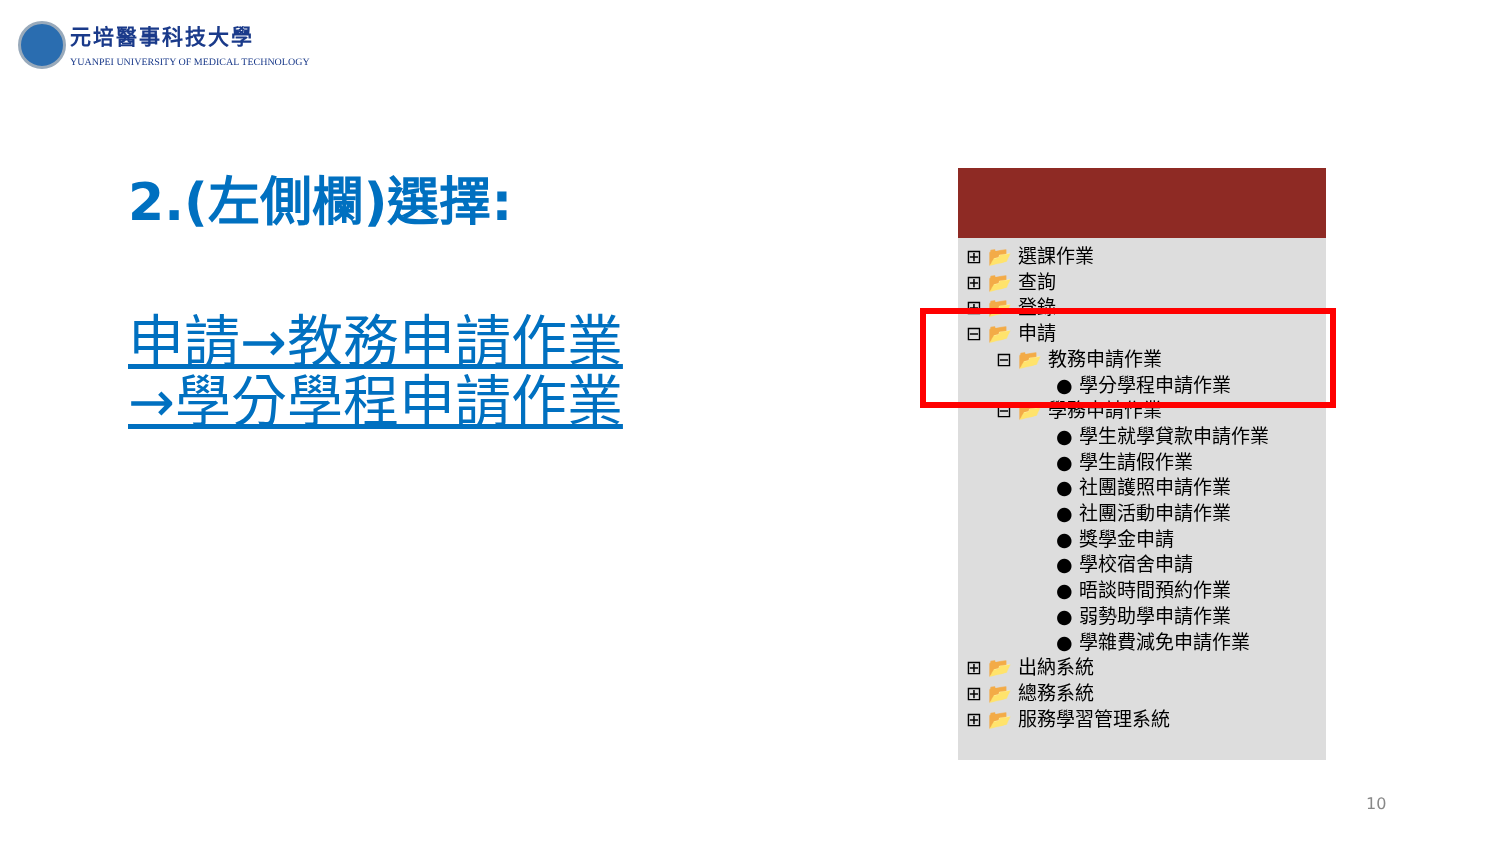元培醫事科技大學
YUANPEI UNIVERSITY OF MEDICAL TECHNOLOGY
2.(左側欄)選擇:
申請→教務申請作業
→學分學程申請作業
⊞ 📂 選課作業
⊞ 📂 查詢
⊞ 📂 登錄
⊟ 📂 申請
⊟ 📂 教務申請作業
● 學分學程申請作業
⊟ 📂 學務申請作業
● 學生就學貸款申請作業
● 學生請假作業
● 社團護照申請作業
● 社團活動申請作業
● 獎學金申請
● 學校宿舍申請
● 晤談時間預約作業
● 弱勢助學申請作業
● 學雜費減免申請作業
⊞ 📂 出納系統
⊞ 📂 總務系統
⊞ 📂 服務學習管理系統
10